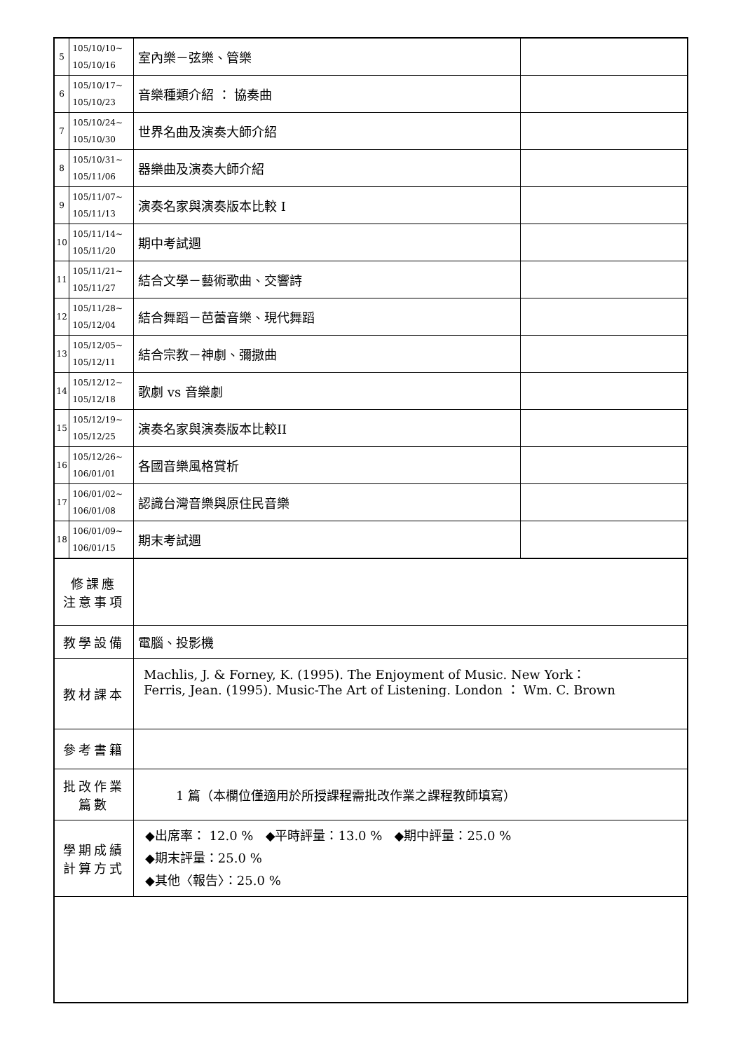| 5 | 105/10/10~ 105/10/16 | 室內樂－弦樂、管樂 | |
| 6 | 105/10/17~ 105/10/23 | 音樂種類介紹 ： 協奏曲 | |
| 7 | 105/10/24~ 105/10/30 | 世界名曲及演奏大師介紹 | |
| 8 | 105/10/31~ 105/11/06 | 器樂曲及演奏大師介紹 | |
| 9 | 105/11/07~ 105/11/13 | 演奏名家與演奏版本比較 I | |
| 10 | 105/11/14~ 105/11/20 | 期中考試週 | |
| 11 | 105/11/21~ 105/11/27 | 結合文學－藝術歌曲、交響詩 | |
| 12 | 105/11/28~ 105/12/04 | 結合舞蹈－芭蕾音樂、現代舞蹈 | |
| 13 | 105/12/05~ 105/12/11 | 結合宗教－神劇、彌撒曲 | |
| 14 | 105/12/12~ 105/12/18 | 歌劇 vs 音樂劇 | |
| 15 | 105/12/19~ 105/12/25 | 演奏名家與演奏版本比較II | |
| 16 | 105/12/26~ 106/01/01 | 各國音樂風格賞析 | |
| 17 | 106/01/02~ 106/01/08 | 認識台灣音樂與原住民音樂 | |
| 18 | 106/01/09~ 106/01/15 | 期末考試週 | |
| 修課應 注意事項 | | | |
| 教學設備 | | 電腦、投影機 | |
| 教材課本 | | Machlis, J. & Forney, K. (1995). The Enjoyment of Music. New York： Ferris, Jean. (1995). Music-The Art of Listening. London ： Wm. C. Brown | |
| 參考書籍 | | | |
| 批改作業 篇數 | | 1 篇（本欄位僅適用於所授課程需批改作業之課程教師填寫） | |
| 學期成績 計算方式 | | ◆出席率： 12.0 % ◆平時評量：13.0 % ◆期中評量：25.0 % ◆期末評量：25.0 % ◆其他〈報告〉：25.0 % | |